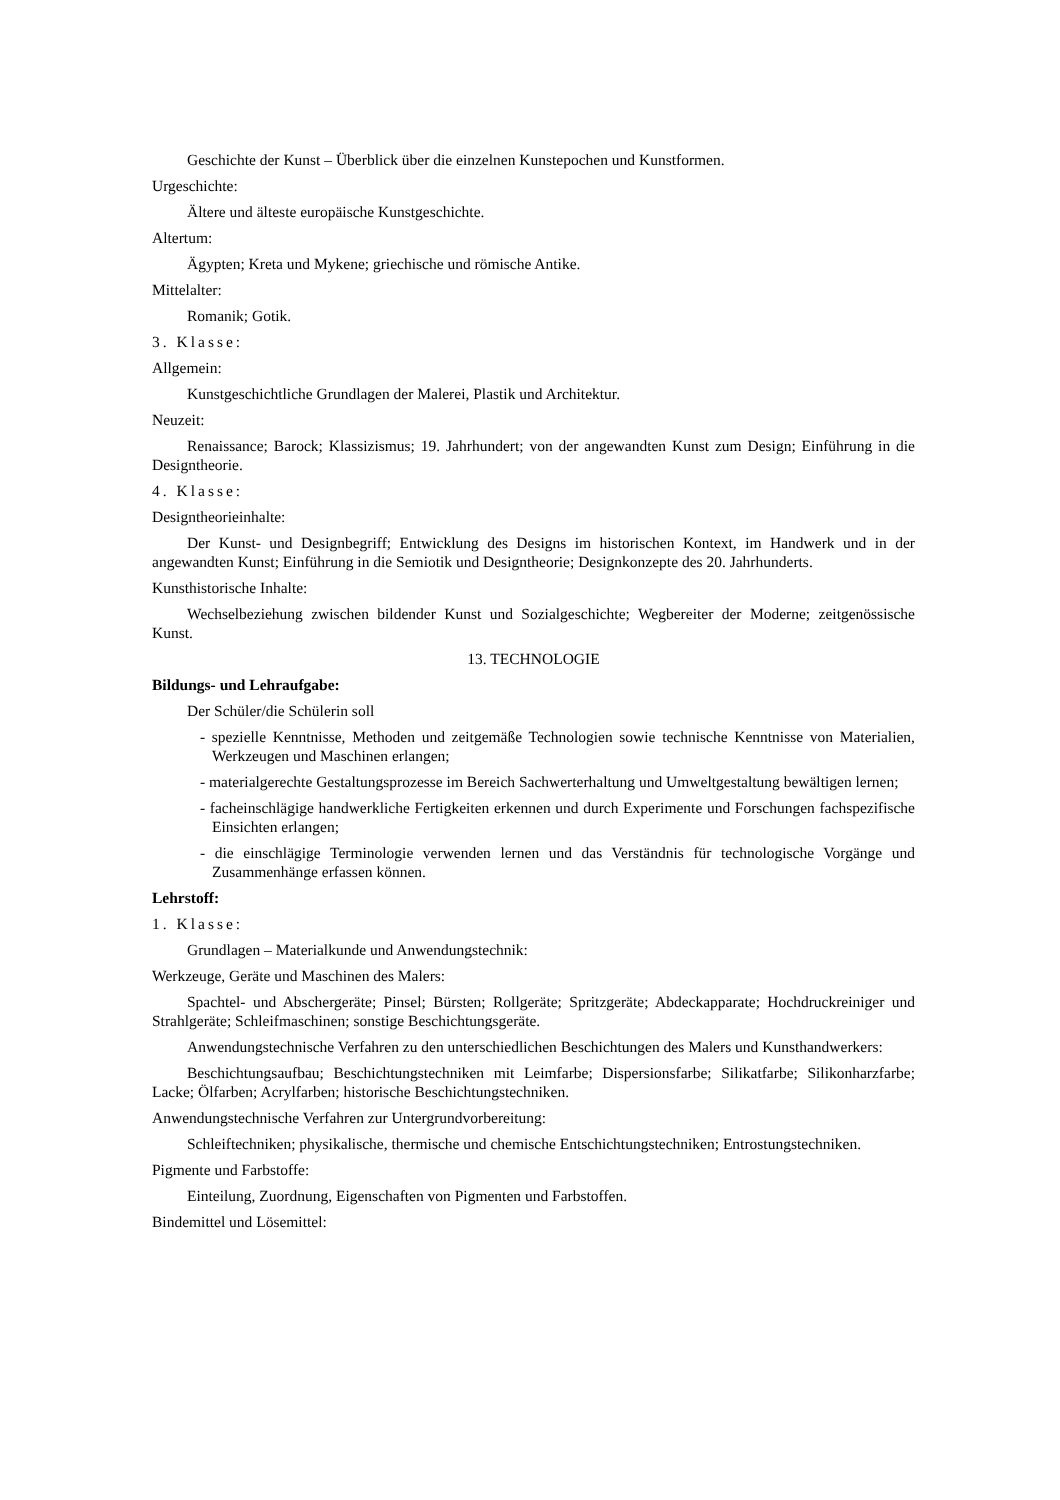Geschichte der Kunst – Überblick über die einzelnen Kunstepochen und Kunstformen.
Urgeschichte:
Ältere und älteste europäische Kunstgeschichte.
Altertum:
Ägypten; Kreta und Mykene; griechische und römische Antike.
Mittelalter:
Romanik; Gotik.
3. Klasse:
Allgemein:
Kunstgeschichtliche Grundlagen der Malerei, Plastik und Architektur.
Neuzeit:
Renaissance; Barock; Klassizismus; 19. Jahrhundert; von der angewandten Kunst zum Design; Einführung in die Designtheorie.
4. Klasse:
Designtheorieinhalte:
Der Kunst- und Designbegriff; Entwicklung des Designs im historischen Kontext, im Handwerk und in der angewandten Kunst; Einführung in die Semiotik und Designtheorie; Designkonzepte des 20. Jahrhunderts.
Kunsthistorische Inhalte:
Wechselbeziehung zwischen bildender Kunst und Sozialgeschichte; Wegbereiter der Moderne; zeitgenössische Kunst.
13. TECHNOLOGIE
Bildungs- und Lehraufgabe:
Der Schüler/die Schülerin soll
- spezielle Kenntnisse, Methoden und zeitgemäße Technologien sowie technische Kenntnisse von Materialien, Werkzeugen und Maschinen erlangen;
- materialgerechte Gestaltungsprozesse im Bereich Sachwerterhaltung und Umweltgestaltung bewältigen lernen;
- facheinschlägige handwerkliche Fertigkeiten erkennen und durch Experimente und Forschungen fachspezifische Einsichten erlangen;
- die einschlägige Terminologie verwenden lernen und das Verständnis für technologische Vorgänge und Zusammenhänge erfassen können.
Lehrstoff:
1. Klasse:
Grundlagen – Materialkunde und Anwendungstechnik:
Werkzeuge, Geräte und Maschinen des Malers:
Spachtel- und Abschergeräte; Pinsel; Bürsten; Rollgeräte; Spritzgeräte; Abdeckapparate; Hochdruckreiniger und Strahlgeräte; Schleifmaschinen; sonstige Beschichtungsgeräte.
Anwendungstechnische Verfahren zu den unterschiedlichen Beschichtungen des Malers und Kunsthandwerkers:
Beschichtungsaufbau; Beschichtungstechniken mit Leimfarbe; Dispersionsfarbe; Silikatfarbe; Silikonharzfarbe; Lacke; Ölfarben; Acrylfarben; historische Beschichtungstechniken.
Anwendungstechnische Verfahren zur Untergrundvorbereitung:
Schleiftechniken; physikalische, thermische und chemische Entschichtungstechniken; Entrostungstechniken.
Pigmente und Farbstoffe:
Einteilung, Zuordnung, Eigenschaften von Pigmenten und Farbstoffen.
Bindemittel und Lösemittel: